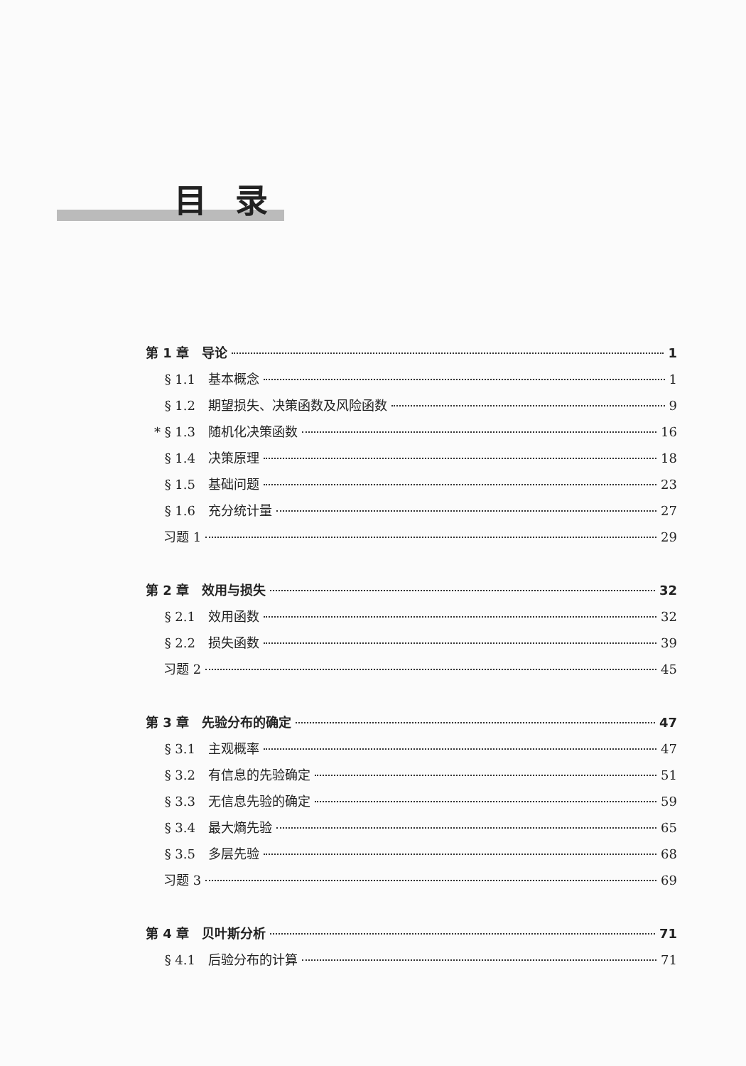目录
第 1 章　导论 1
§ 1.1 基本概念 1
§ 1.2 期望损失、决策函数及风险函数 9
* § 1.3 随机化决策函数 16
§ 1.4 决策原理 18
§ 1.5 基础问题 23
§ 1.6 充分统计量 27
习题 1 29
第 2 章　效用与损失 32
§ 2.1 效用函数 32
§ 2.2 损失函数 39
习题 2 45
第 3 章　先验分布的确定 47
§ 3.1 主观概率 47
§ 3.2 有信息的先验确定 51
§ 3.3 无信息先验的确定 59
§ 3.4 最大熵先验 65
§ 3.5 多层先验 68
习题 3 69
第 4 章　贝叶斯分析 71
§ 4.1 后验分布的计算 71